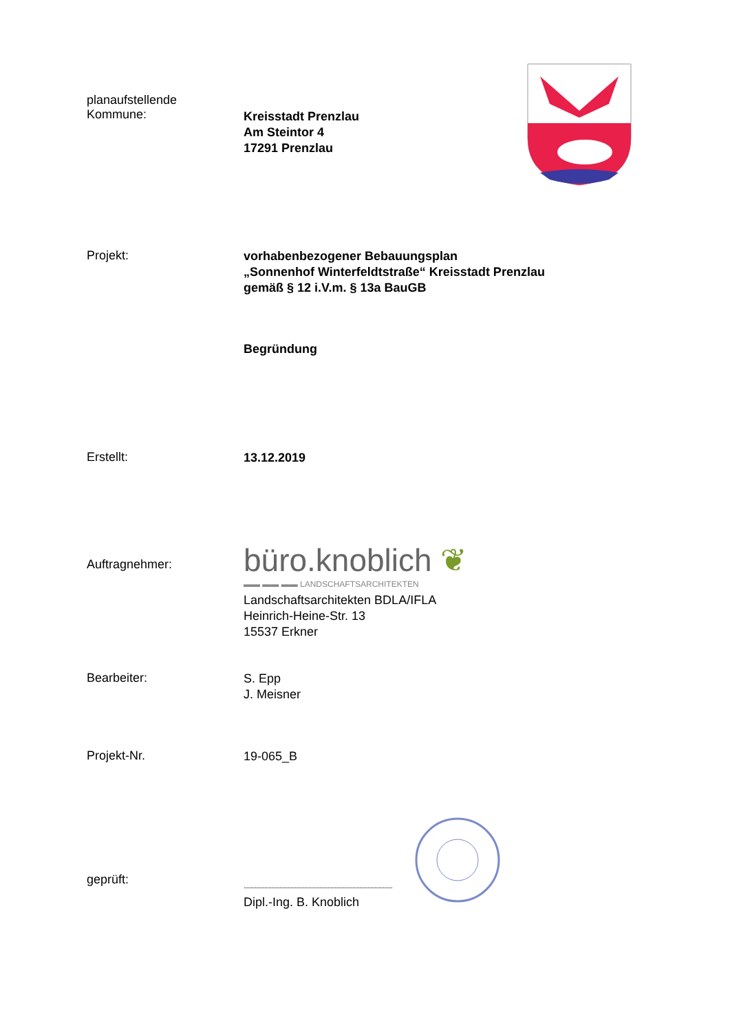planaufstellende
Kommune:
Kreisstadt Prenzlau
Am Steintor 4
17291 Prenzlau
Projekt:
vorhabenbezogener Bebauungsplan
„Sonnenhof Winterfeldtstraße“ Kreisstadt Prenzlau
gemäß § 12 i.V.m. § 13a BauGB
Begründung
Erstellt:
13.12.2019
Auftragnehmer:
büro.knoblich ❦
▬▬ ▬▬ ▬▬ LANDSCHAFTSARCHITEKTEN
Landschaftsarchitekten BDLA/IFLA
Heinrich-Heine-Str. 13
15537 Erkner
Bearbeiter:
S. Epp
J. Meisner
Projekt-Nr.
19-065_B
geprüft:
Dipl.-Ing. B. Knoblich